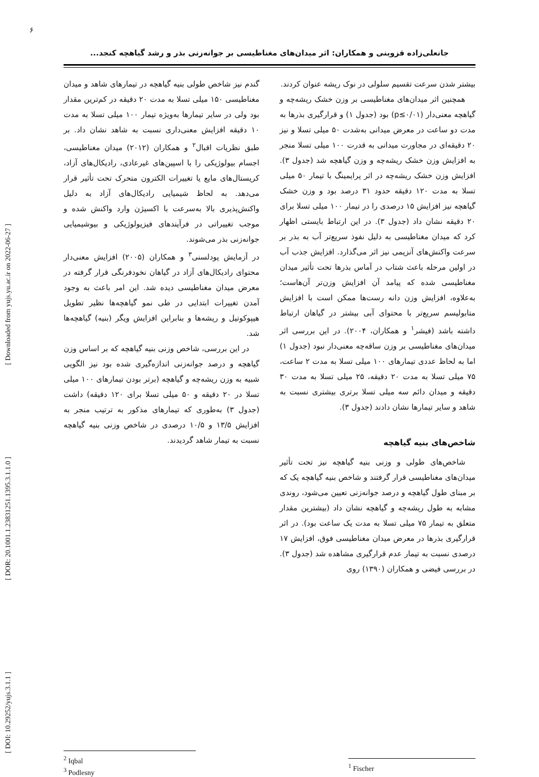۶
جانعلی‌زاده قزوینی و همکاران: اثر میدان‌های مغناطیسی بر جوانه‌زنی بذر و رشد گیاهچه کنجد...
[ DOI: 10.29252/yujs.3.1.1 ] [ DOR: 20.1001.1.23831251.1395.3.1.1.0 ] [ Downloaded from yujs.yu.ac.ir on 2022-06-27 ]
بیشتر شدن سرعت تقسیم سلولی در نوک ریشه عنوان کردند.
همچنین اثر میدان‌های مغناطیسی بر وزن خشک ریشه‌چه و گیاهچه معنی‌دار (p≤۰/۰۱) بود (جدول ۱) و قرارگیری بذرها به مدت دو ساعت در معرض میدانی به‌شدت ۵۰ میلی تسلا و نیز ۲۰ دقیقه‌ای در مجاورت میدانی به قدرت ۱۰۰ میلی تسلا منجر به افزایش وزن خشک ریشه‌چه و وزن گیاهچه شد (جدول ۳). افزایش وزن خشک ریشه‌چه در اثر پرایمینگ با تیمار ۵۰ میلی تسلا به مدت ۱۲۰ دقیقه حدود ۳۱ درصد بود و وزن خشک گیاهچه نیز افزایش ۱۵ درصدی را در تیمار ۱۰۰ میلی تسلا برای ۲۰ دقیقه نشان داد (جدول ۳). در این ارتباط بایستی اظهار کرد که میدان مغناطیسی به دلیل نفوذ سریع‌تر آب به بذر بر سرعت واکنش‌های آنزیمی نیز اثر می‌گذارد. افزایش جذب آب در اولین مرحله باعث شتاب در آماس بذرها تحت تأثیر میدان مغناطیسی شده که پیامد آن افزایش وزن‌تر آن‌هاست؛ به‌علاوه، افزایش وزن دانه رست‌ها ممکن است با افزایش متابولیسم سریع‌تر با محتوای آبی بیشتر در گیاهان ارتباط داشته باشد (فیشر<sup>۱</sup> و همکاران، ۲۰۰۴). در این بررسی اثر میدان‌های مغناطیسی بر وزن ساقه‌چه معنی‌دار نبود (جدول ۱) اما به لحاظ عددی تیمارهای ۱۰۰ میلی تسلا به مدت ۲ ساعت، ۷۵ میلی تسلا به مدت ۲۰ دقیقه، ۲۵ میلی تسلا به مدت ۳۰ دقیقه و میدان دائم سه میلی تسلا برتری بیشتری نسبت به شاهد و سایر تیمارها نشان دادند (جدول ۳).
شاخص‌های بنیه گیاهچه
شاخص‌های طولی و وزنی بنیه گیاهچه نیز تحت تأثیر میدان‌های مغناطیسی قرار گرفتند و شاخص بنیه گیاهچه یک که بر مبنای طول گیاهچه و درصد جوانه‌زنی تعیین می‌شود، روندی مشابه به طول ریشه‌چه و گیاهچه نشان داد (بیشترین مقدار متعلق به تیمار ۷۵ میلی تسلا به مدت یک ساعت بود). در اثر قرارگیری بذرها در معرض میدان مغناطیسی فوق، افزایش ۱۷ درصدی نسبت به تیمار عدم قرارگیری مشاهده شد (جدول ۳). در بررسی فیضی و همکاران (۱۳۹۰) روی
<sup>1</sup> Fischer
گندم نیز شاخص طولی بنیه گیاهچه در تیمارهای شاهد و میدان مغناطیسی ۱۵۰ میلی تسلا به مدت ۲۰ دقیقه در کم‌ترین مقدار بود ولی در سایر تیمارها به‌ویژه تیمار ۱۰۰ میلی تسلا به مدت ۱۰ دقیقه افزایش معنی‌داری نسبت به شاهد نشان داد. بر طبق نظریات اقبال<sup>۲</sup> و همکاران (۲۰۱۲) میدان مغناطیسی، اجسام بیولوژیکی را با اسپین‌های غیرعادی، رادیکال‌های آزاد، کریستال‌های مایع یا تغییرات الکترون متحرک تحت تأثیر قرار می‌دهد. به لحاظ شیمیایی رادیکال‌های آزاد به دلیل واکنش‌پذیری بالا به‌سرعت با اکسیژن وارد واکنش شده و موجب تغییراتی در فرآیندهای فیزیولوژیکی و بیوشیمیایی جوانه‌زنی بذر می‌شوند.
در آزمایش پودلسنی<sup>۳</sup> و همکاران (۲۰۰۵) افزایش معنی‌دار محتوای رادیکال‌های آزاد در گیاهان نخودفرنگی قرار گرفته در معرض میدان مغناطیسی دیده شد. این امر باعث به وجود آمدن تغییرات ابتدایی در طی نمو گیاهچه‌ها نظیر تطویل هیپوکوتیل و ریشه‌ها و بنابراین افزایش ویگر (بنیه) گیاهچه‌ها شد.
در این بررسی، شاخص وزنی بنیه گیاهچه که بر اساس وزن گیاهچه و درصد جوانه‌زنی اندازه‌گیری شده بود نیز الگویی شبیه به وزن ریشه‌چه و گیاهچه (برتر بودن تیمارهای ۱۰۰ میلی تسلا در ۲۰ دقیقه و ۵۰ میلی تسلا برای ۱۲۰ دقیقه) داشت (جدول ۳) به‌طوری که تیمارهای مذکور به ترتیب منجر به افزایش ۱۳/۵ و ۱۰/۵ درصدی در شاخص وزنی بنیه گیاهچه نسبت به تیمار شاهد گردیدند.
<sup>2</sup> Iqbal
<sup>3</sup> Podlesny